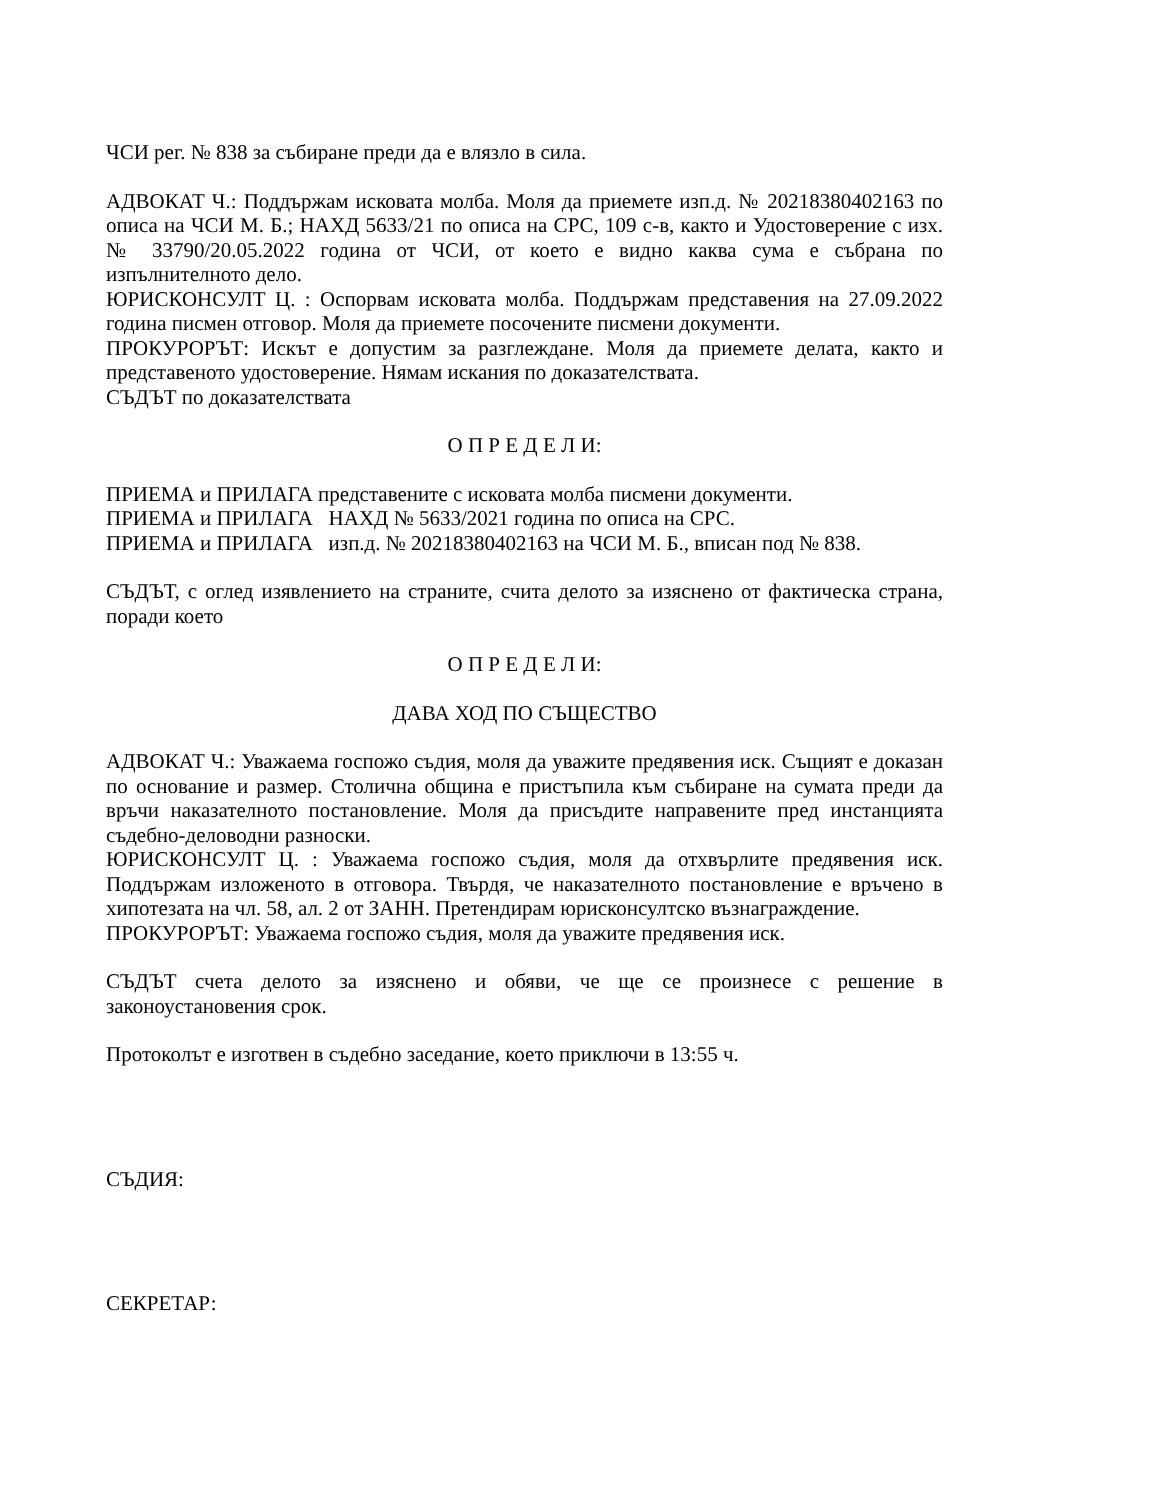ЧСИ рег. № 838 за събиране преди да е влязло в сила.
АДВОКАТ Ч.: Поддържам исковата молба. Моля да приемете изп.д. № 20218380402163 по описа на ЧСИ М. Б.; НАХД 5633/21 по описа на СРС, 109 с-в, както и Удостоверение с изх. № 33790/20.05.2022 година от ЧСИ, от което е видно каква сума е събрана по изпълнителното дело.
ЮРИСКОНСУЛТ Ц. : Оспорвам исковата молба. Поддържам представения на 27.09.2022 година писмен отговор. Моля да приемете посочените писмени документи.
ПРОКУРОРЪТ: Искът е допустим за разглеждане. Моля да приемете делата, както и представеното удостоверение. Нямам искания по доказателствата.
СЪДЪТ по доказателствата
О П Р Е Д Е Л И:
ПРИЕМА и ПРИЛАГА представените с исковата молба писмени документи.
ПРИЕМА и ПРИЛАГА НАХД № 5633/2021 година по описа на СРС.
ПРИЕМА и ПРИЛАГА изп.д. № 20218380402163 на ЧСИ М. Б., вписан под № 838.
СЪДЪТ, с оглед изявлението на страните, счита делото за изяснено от фактическа страна, поради което
О П Р Е Д Е Л И:
ДАВА ХОД ПО СЪЩЕСТВО
АДВОКАТ Ч.: Уважаема госпожо съдия, моля да уважите предявения иск. Същият е доказан по основание и размер. Столична община е пристъпила към събиране на сумата преди да връчи наказателното постановление. Моля да присъдите направените пред инстанцията съдебно-деловодни разноски.
ЮРИСКОНСУЛТ Ц. : Уважаема госпожо съдия, моля да отхвърлите предявения иск. Поддържам изложеното в отговора. Твърдя, че наказателното постановление е връчено в хипотезата на чл. 58, ал. 2 от ЗАНН. Претендирам юрисконсултско възнаграждение.
ПРОКУРОРЪТ: Уважаема госпожо съдия, моля да уважите предявения иск.
СЪДЪТ счета делото за изяснено и обяви, че ще се произнесе с решение в законоустановения срок.
Протоколът е изготвен в съдебно заседание, което приключи в 13:55 ч.
СЪДИЯ:
СЕКРЕТАР: